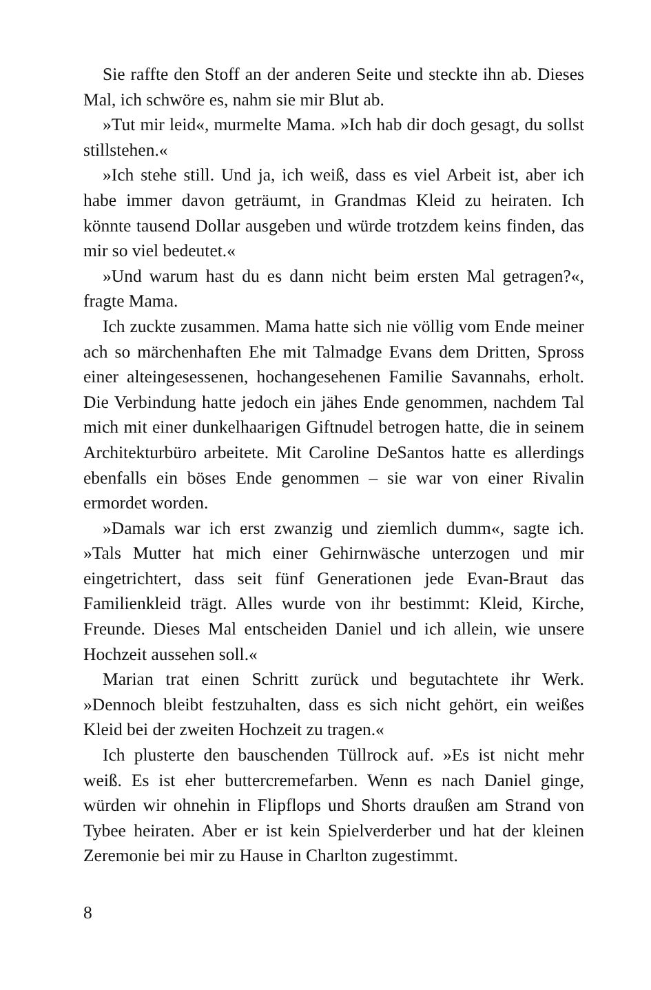Sie raffte den Stoff an der anderen Seite und steckte ihn ab. Dieses Mal, ich schwöre es, nahm sie mir Blut ab.
»Tut mir leid«, murmelte Mama. »Ich hab dir doch gesagt, du sollst stillstehen.«
»Ich stehe still. Und ja, ich weiß, dass es viel Arbeit ist, aber ich habe immer davon geträumt, in Grandmas Kleid zu heiraten. Ich könnte tausend Dollar ausgeben und würde trotzdem keins finden, das mir so viel bedeutet.«
»Und warum hast du es dann nicht beim ersten Mal getragen?«, fragte Mama.
Ich zuckte zusammen. Mama hatte sich nie völlig vom Ende meiner ach so märchenhaften Ehe mit Talmadge Evans dem Dritten, Spross einer alteingesessenen, hochangesehenen Familie Savannahs, erholt. Die Verbindung hatte jedoch ein jähes Ende genommen, nachdem Tal mich mit einer dunkelhaarigen Giftnudel betrogen hatte, die in seinem Architekturbüro arbeitete. Mit Caroline DeSantos hatte es allerdings ebenfalls ein böses Ende genommen – sie war von einer Rivalin ermordet worden.
»Damals war ich erst zwanzig und ziemlich dumm«, sagte ich. »Tals Mutter hat mich einer Gehirnwäsche unterzogen und mir eingetrichtert, dass seit fünf Generationen jede Evan-Braut das Familienkleid trägt. Alles wurde von ihr bestimmt: Kleid, Kirche, Freunde. Dieses Mal entscheiden Daniel und ich allein, wie unsere Hochzeit aussehen soll.«
Marian trat einen Schritt zurück und begutachtete ihr Werk. »Dennoch bleibt festzuhalten, dass es sich nicht gehört, ein weißes Kleid bei der zweiten Hochzeit zu tragen.«
Ich plusterte den bauschenden Tüllrock auf. »Es ist nicht mehr weiß. Es ist eher buttercremefarben. Wenn es nach Daniel ginge, würden wir ohnehin in Flipflops und Shorts draußen am Strand von Tybee heiraten. Aber er ist kein Spielverderber und hat der kleinen Zeremonie bei mir zu Hause in Charlton zugestimmt.
8